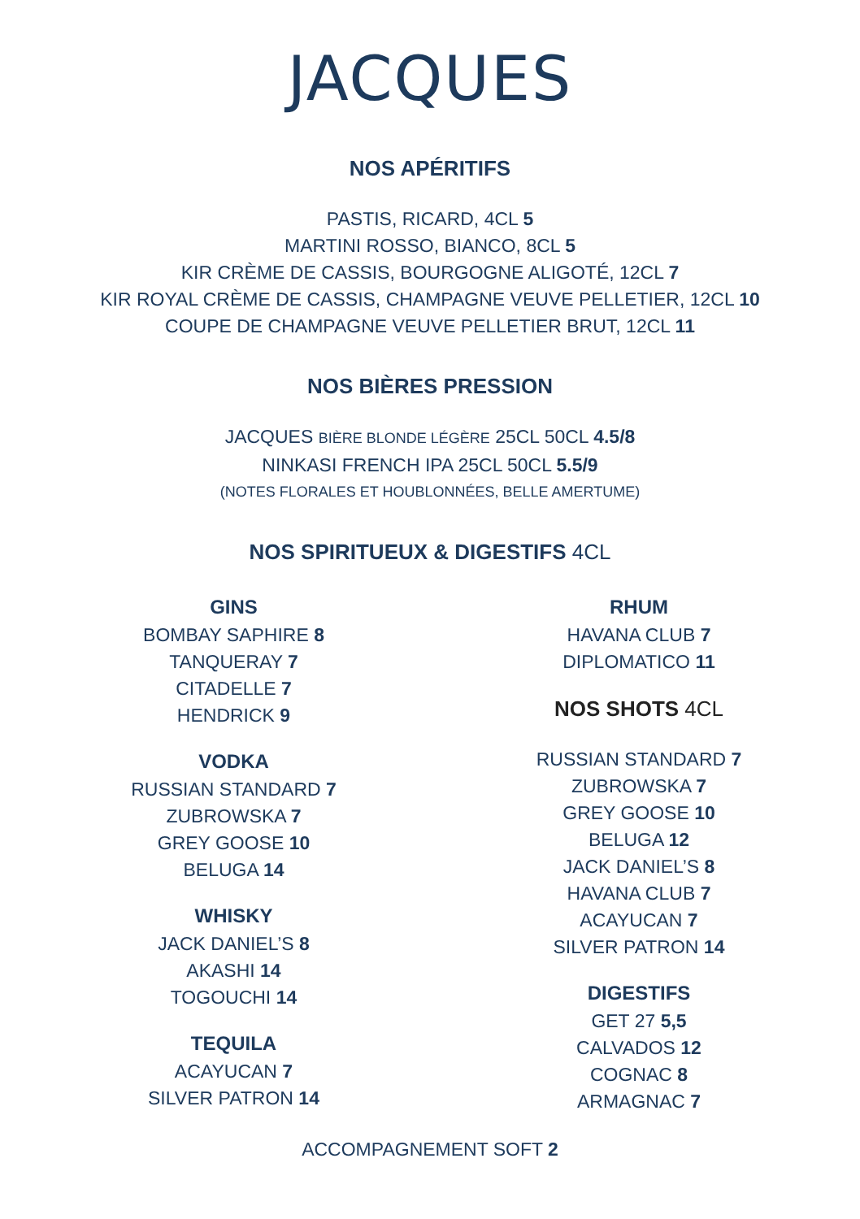JACQUES
NOS APÉRITIFS
PASTIS, RICARD, 4CL 5
MARTINI ROSSO, BIANCO, 8CL 5
KIR CRÈME DE CASSIS, BOURGOGNE ALIGOTÉ, 12CL 7
KIR ROYAL CRÈME DE CASSIS, CHAMPAGNE VEUVE PELLETIER, 12CL 10
COUPE DE CHAMPAGNE VEUVE PELLETIER BRUT, 12CL 11
NOS BIÈRES PRESSION
JACQUES BIÈRE BLONDE LÉGÈRE 25CL 50CL 4.5/8
NINKASI FRENCH IPA 25CL 50CL 5.5/9
(NOTES FLORALES ET HOUBLONNÉES, BELLE AMERTUME)
NOS SPIRITUEUX & DIGESTIFS 4CL
GINS
BOMBAY SAPHIRE 8
TANQUERAY 7
CITADELLE 7
HENDRICK 9
VODKA
RUSSIAN STANDARD 7
ZUBROWSKA 7
GREY GOOSE 10
BELUGA 14
WHISKY
JACK DANIEL’S 8
AKASHI 14
TOGOUCHI 14
TEQUILA
ACAYUCAN 7
SILVER PATRON 14
RHUM
HAVANA CLUB 7
DIPLOMATICO 11
NOS SHOTS 4CL
RUSSIAN STANDARD 7
ZUBROWSKA 7
GREY GOOSE 10
BELUGA 12
JACK DANIEL’S 8
HAVANA CLUB 7
ACAYUCAN 7
SILVER PATRON 14
DIGESTIFS
GET 27 5,5
CALVADOS 12
COGNAC 8
ARMAGNAC 7
ACCOMPAGNEMENT SOFT 2